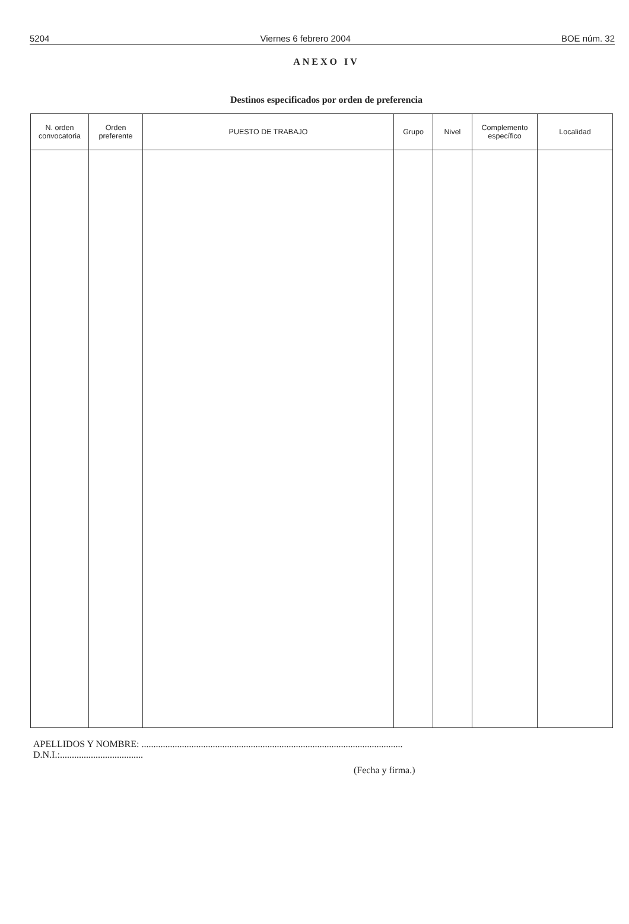5204 Viernes 6 febrero 2004 BOE núm. 32
ANEXO IV
Destinos especificados por orden de preferencia
| N. orden convocatoria | Orden preferente | PUESTO DE TRABAJO | Grupo | Nivel | Complemento específico | Localidad |
| --- | --- | --- | --- | --- | --- | --- |
APELLIDOS Y NOMBRE: ..............................................................................................................
D.N.I.:...................................
(Fecha y firma.)